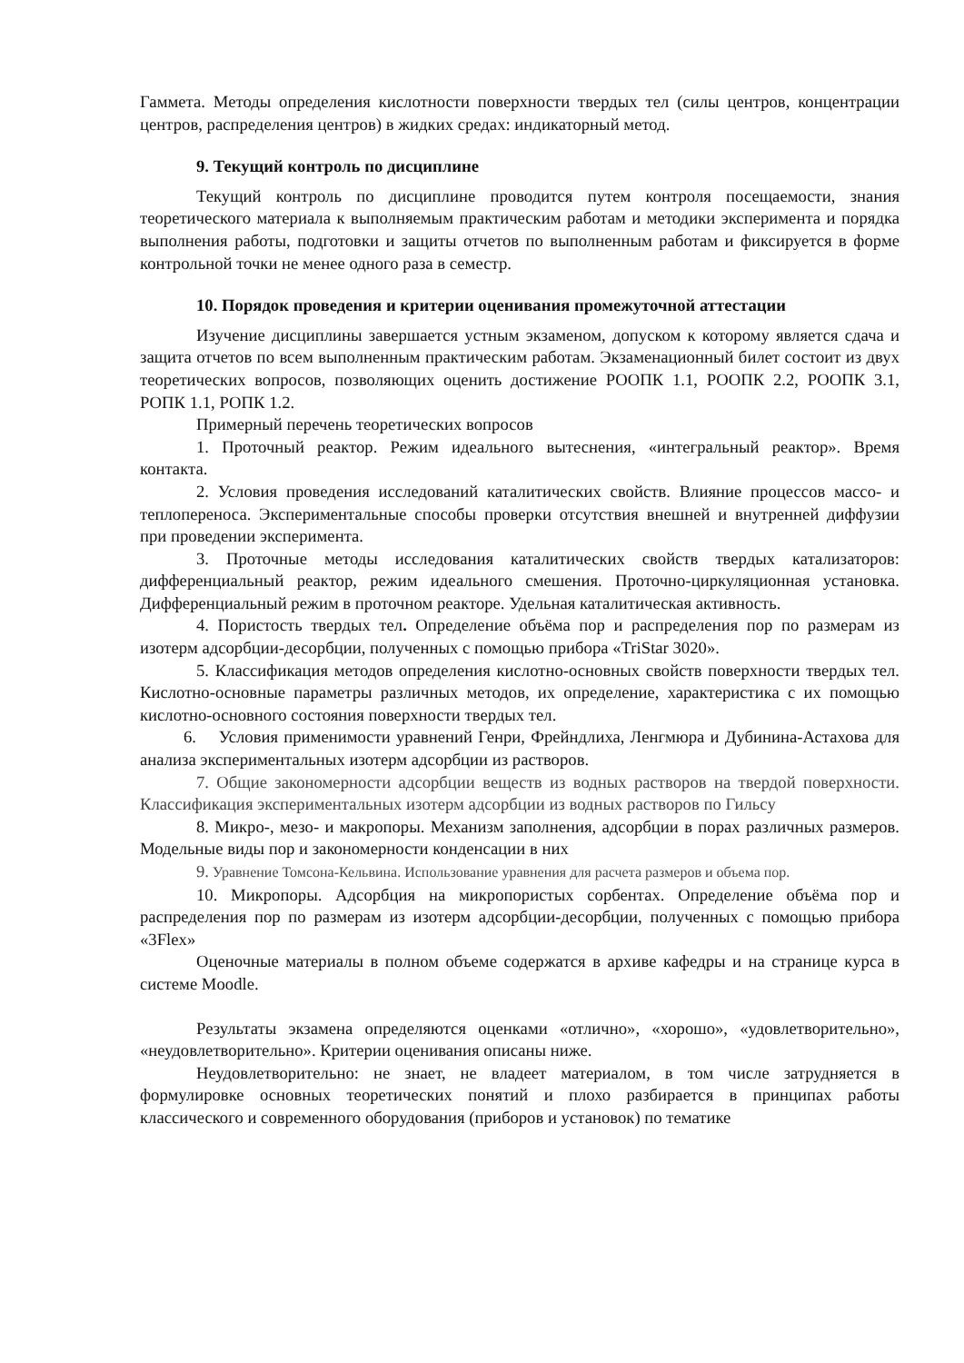Гаммета. Методы определения кислотности поверхности твердых тел (силы центров, концентрации центров, распределения центров) в жидких средах: индикаторный метод.
9. Текущий контроль по дисциплине
Текущий контроль по дисциплине проводится путем контроля посещаемости, знания теоретического материала к выполняемым практическим работам и методики эксперимента и порядка выполнения работы, подготовки и защиты отчетов по выполненным работам и фиксируется в форме контрольной точки не менее одного раза в семестр.
10. Порядок проведения и критерии оценивания промежуточной аттестации
Изучение дисциплины завершается устным экзаменом, допуском к которому является сдача и защита отчетов по всем выполненным практическим работам. Экзаменационный билет состоит из двух теоретических вопросов, позволяющих оценить достижение РООПК 1.1, РООПК 2.2, РООПК 3.1, РОПК 1.1, РОПК 1.2.
Примерный перечень теоретических вопросов
1. Проточный реактор. Режим идеального вытеснения, «интегральный реактор». Время контакта.
2. Условия проведения исследований каталитических свойств. Влияние процессов массо- и теплопереноса. Экспериментальные способы проверки отсутствия внешней и внутренней диффузии при проведении эксперимента.
3. Проточные методы исследования каталитических свойств твердых катализаторов: дифференциальный реактор, режим идеального смешения. Проточно-циркуляционная установка. Дифференциальный режим в проточном реакторе. Удельная каталитическая активность.
4. Пористость твердых тел. Определение объёма пор и распределения пор по размерам из изотерм адсорбции-десорбции, полученных с помощью прибора «TriStar 3020».
5. Классификация методов определения кислотно-основных свойств поверхности твердых тел. Кислотно-основные параметры различных методов, их определение, характеристика с их помощью кислотно-основного состояния поверхности твердых тел.
6. Условия применимости уравнений Генри, Фрейндлиха, Ленгмюра и Дубинина-Астахова для анализа экспериментальных изотерм адсорбции из растворов.
7. Общие закономерности адсорбции веществ из водных растворов на твердой поверхности. Классификация экспериментальных изотерм адсорбции из водных растворов по Гильсу
8. Микро-, мезо- и макропоры. Механизм заполнения, адсорбции в порах различных размеров. Модельные виды пор и закономерности конденсации в них
9. Уравнение Томсона-Кельвина. Использование уравнения для расчета размеров и объема пор.
10. Микропоры. Адсорбция на микропористых сорбентах. Определение объёма пор и распределения пор по размерам из изотерм адсорбции-десорбции, полученных с помощью прибора «3Flex»
Оценочные материалы в полном объеме содержатся в архиве кафедры и на странице курса в системе Moodle.
Результаты экзамена определяются оценками «отлично», «хорошо», «удовлетворительно», «неудовлетворительно». Критерии оценивания описаны ниже.
Неудовлетворительно: не знает, не владеет материалом, в том числе затрудняется в формулировке основных теоретических понятий и плохо разбирается в принципах работы классического и современного оборудования (приборов и установок) по тематике